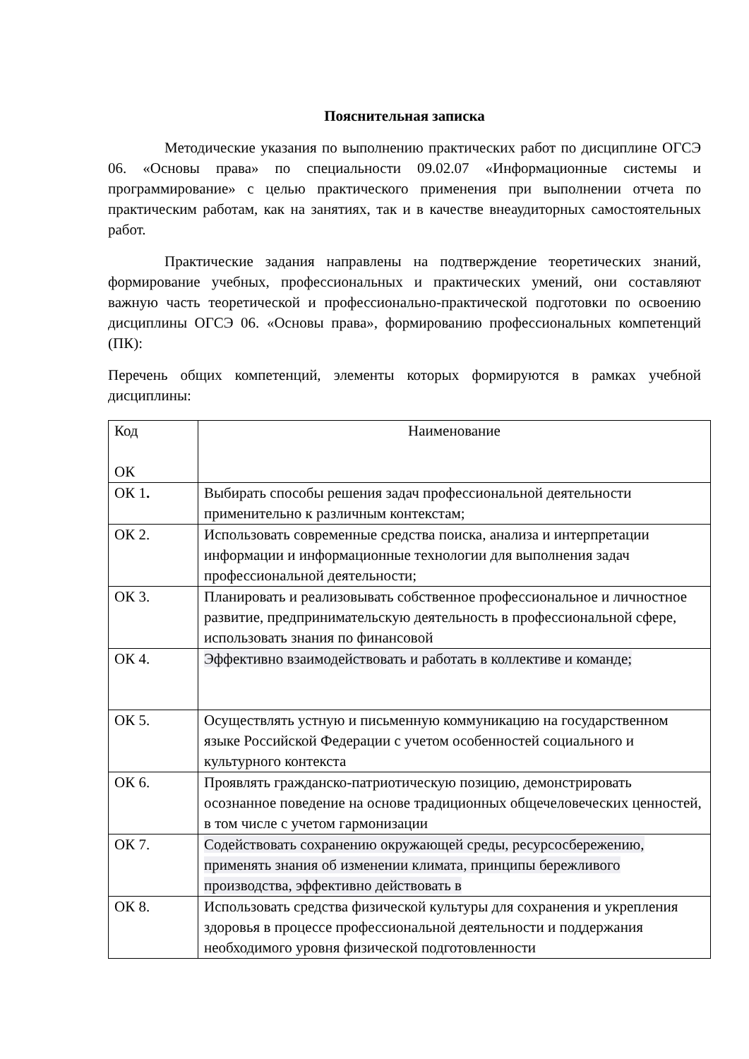Пояснительная записка
Методические указания по выполнению практических работ по дисциплине ОГСЭ 06. «Основы права» по специальности 09.02.07 «Информационные системы и программирование» с целью практического применения при выполнении отчета по практическим работам, как на занятиях, так и в качестве внеаудиторных самостоятельных работ.
Практические задания направлены на подтверждение теоретических знаний, формирование учебных, профессиональных и практических умений, они составляют важную часть теоретической и профессионально-практической подготовки по освоению дисциплины ОГСЭ 06. «Основы права», формированию профессиональных компетенций (ПК):
Перечень общих компетенций, элементы которых формируются в рамках учебной дисциплины:
| Код ОК | Наименование |
| ОК 1 . | Выбирать способы решения задач профессиональной деятельности применительно к различным контекстам; |
| ОК 2. | Использовать современные средства поиска, анализа и интерпретации информации и информационные технологии для выполнения задач профессиональной деятельности; |
| ОК 3. | Планировать и реализовывать собственное профессиональное и личностное развитие, предпринимательскую деятельность в профессиональной сфере, использовать знания по финансовой |
| ОК 4. | Эффективно взаимодействовать и работать в коллективе и команде; |
| ОК 5. | Осуществлять устную и письменную коммуникацию на государственном языке Российской Федерации с учетом особенностей социального и культурного контекста |
| ОК 6. | Проявлять гражданско-патриотическую позицию, демонстрировать осознанное поведение на основе традиционных общечеловеческих ценностей, в том числе с учетом гармонизации |
| ОК 7. | Содействовать сохранению окружающей среды, ресурсосбережению, применять знания об изменении климата, принципы бережливого производства, эффективно действовать в |
| ОК 8. | Использовать средства физической культуры для сохранения и укрепления здоровья в процессе профессиональной деятельности и поддержания необходимого уровня физической подготовленности |